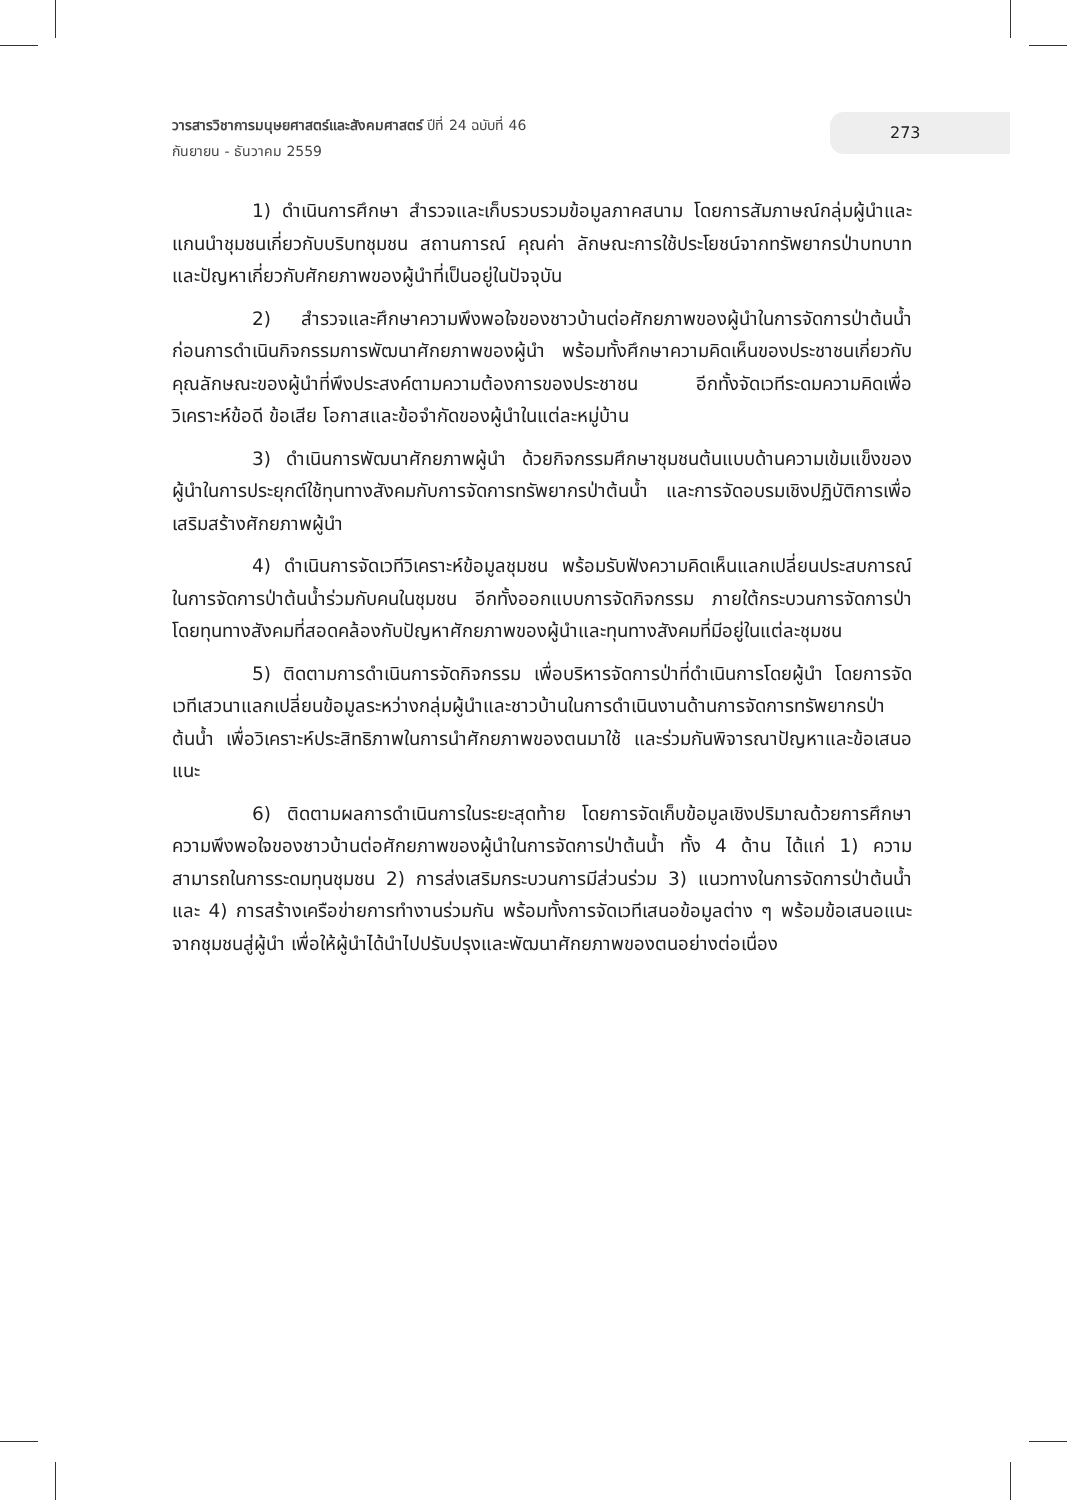วารสารวิชาการมนุษยศาสตร์และสังคมศาสตร์ ปีที่ 24 ฉบับที่ 46
กันยายน - ธันวาคม 2559
273
1) ดำเนินการศึกษา สำรวจและเก็บรวบรวมข้อมูลภาคสนาม โดยการสัมภาษณ์กลุ่มผู้นำและแกนนำชุมชนเกี่ยวกับบริบทชุมชน สถานการณ์ คุณค่า ลักษณะการใช้ประโยชน์จากทรัพยากรป่าบทบาท และปัญหาเกี่ยวกับศักยภาพของผู้นำที่เป็นอยู่ในปัจจุบัน
2) สำรวจและศึกษาความพึงพอใจของชาวบ้านต่อศักยภาพของผู้นำในการจัดการป่าต้นน้ำก่อนการดำเนินกิจกรรมการพัฒนาศักยภาพของผู้นำ พร้อมทั้งศึกษาความคิดเห็นของประชาชนเกี่ยวกับคุณลักษณะของผู้นำที่พึงประสงค์ตามความต้องการของประชาชน อีกทั้งจัดเวทีระดมความคิดเพื่อวิเคราะห์ข้อดี ข้อเสีย โอกาสและข้อจำกัดของผู้นำในแต่ละหมู่บ้าน
3) ดำเนินการพัฒนาศักยภาพผู้นำ ด้วยกิจกรรมศึกษาชุมชนต้นแบบด้านความเข้มแข็งของผู้นำในการประยุกต์ใช้ทุนทางสังคมกับการจัดการทรัพยากรป่าต้นน้ำ และการจัดอบรมเชิงปฏิบัติการเพื่อเสริมสร้างศักยภาพผู้นำ
4) ดำเนินการจัดเวทีวิเคราะห์ข้อมูลชุมชน พร้อมรับฟังความคิดเห็นแลกเปลี่ยนประสบการณ์ในการจัดการป่าต้นน้ำร่วมกับคนในชุมชน อีกทั้งออกแบบการจัดกิจกรรม ภายใต้กระบวนการจัดการป่าโดยทุนทางสังคมที่สอดคล้องกับปัญหาศักยภาพของผู้นำและทุนทางสังคมที่มีอยู่ในแต่ละชุมชน
5) ติดตามการดำเนินการจัดกิจกรรม เพื่อบริหารจัดการป่าที่ดำเนินการโดยผู้นำ โดยการจัดเวทีเสวนาแลกเปลี่ยนข้อมูลระหว่างกลุ่มผู้นำและชาวบ้านในการดำเนินงานด้านการจัดการทรัพยากรป่าต้นน้ำ เพื่อวิเคราะห์ประสิทธิภาพในการนำศักยภาพของตนมาใช้ และร่วมกันพิจารณาปัญหาและข้อเสนอแนะ
6) ติดตามผลการดำเนินการในระยะสุดท้าย โดยการจัดเก็บข้อมูลเชิงปริมาณด้วยการศึกษาความพึงพอใจของชาวบ้านต่อศักยภาพของผู้นำในการจัดการป่าต้นน้ำ ทั้ง 4 ด้าน ได้แก่ 1) ความสามารถในการระดมทุนชุมชน 2) การส่งเสริมกระบวนการมีส่วนร่วม 3) แนวทางในการจัดการป่าต้นน้ำและ 4) การสร้างเครือข่ายการทำงานร่วมกัน พร้อมทั้งการจัดเวทีเสนอข้อมูลต่าง ๆ พร้อมข้อเสนอแนะจากชุมชนสู่ผู้นำ เพื่อให้ผู้นำได้นำไปปรับปรุงและพัฒนาศักยภาพของตนอย่างต่อเนื่อง